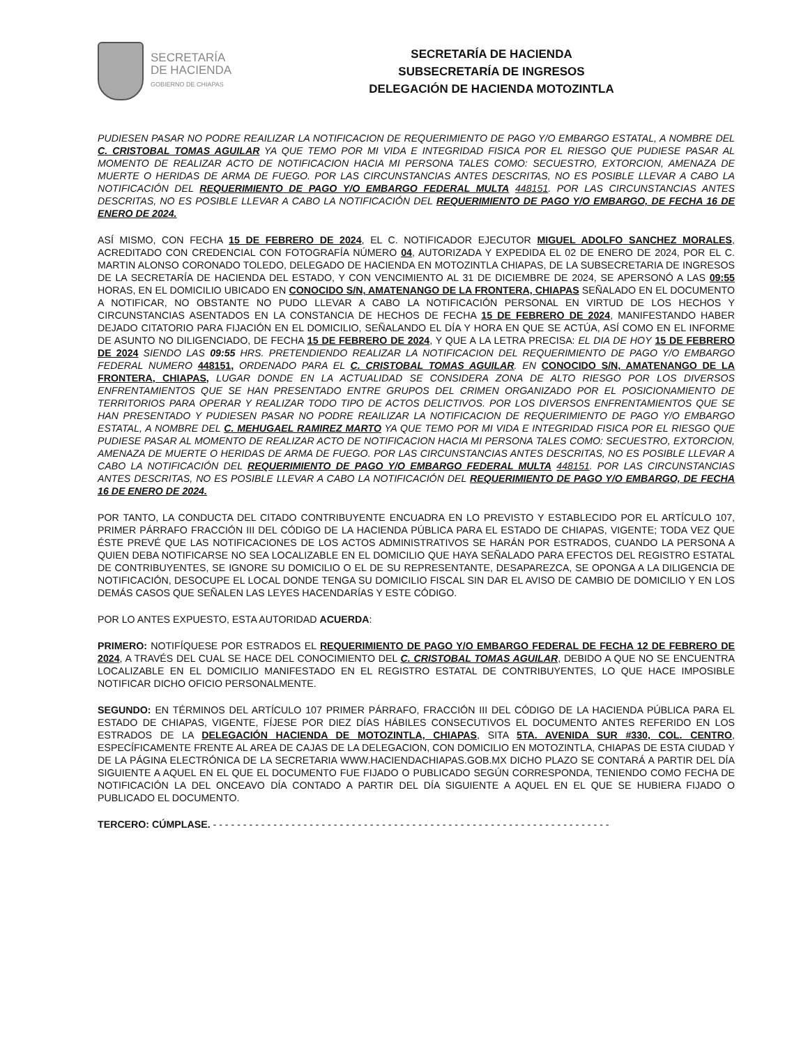SECRETARÍA
DE HACIENDA
GOBIERNO DE CHIAPAS
SECRETARÍA DE HACIENDA
SUBSECRETARÍA DE INGRESOS
DELEGACIÓN DE HACIENDA MOTOZINTLA
PUDIESEN PASAR NO PODRE REAILIZAR LA NOTIFICACION DE REQUERIMIENTO DE PAGO Y/O EMBARGO ESTATAL, A NOMBRE DEL C. CRISTOBAL TOMAS AGUILAR YA QUE TEMO POR MI VIDA E INTEGRIDAD FISICA POR EL RIESGO QUE PUDIESE PASAR AL MOMENTO DE REALIZAR ACTO DE NOTIFICACION HACIA MI PERSONA TALES COMO: SECUESTRO, EXTORCION, AMENAZA DE MUERTE O HERIDAS DE ARMA DE FUEGO. POR LAS CIRCUNSTANCIAS ANTES DESCRITAS, NO ES POSIBLE LLEVAR A CABO LA NOTIFICACIÓN DEL REQUERIMIENTO DE PAGO Y/O EMBARGO FEDERAL MULTA 448151. POR LAS CIRCUNSTANCIAS ANTES DESCRITAS, NO ES POSIBLE LLEVAR A CABO LA NOTIFICACIÓN DEL REQUERIMIENTO DE PAGO Y/O EMBARGO, DE FECHA 16 DE ENERO DE 2024.
ASÍ MISMO, CON FECHA 15 DE FEBRERO DE 2024, EL C. NOTIFICADOR EJECUTOR MIGUEL ADOLFO SANCHEZ MORALES, ACREDITADO CON CREDENCIAL CON FOTOGRAFÍA NÚMERO 04, AUTORIZADA Y EXPEDIDA EL 02 DE ENERO DE 2024, POR EL C. MARTIN ALONSO CORONADO TOLEDO, DELEGADO DE HACIENDA EN MOTOZINTLA CHIAPAS, DE LA SUBSECRETARIA DE INGRESOS DE LA SECRETARÍA DE HACIENDA DEL ESTADO, Y CON VENCIMIENTO AL 31 DE DICIEMBRE DE 2024, SE APERSONÓ A LAS 09:55 HORAS, EN EL DOMICILIO UBICADO EN CONOCIDO S/N, AMATENANGO DE LA FRONTERA, CHIAPAS SEÑALADO EN EL DOCUMENTO A NOTIFICAR, NO OBSTANTE NO PUDO LLEVAR A CABO LA NOTIFICACIÓN PERSONAL EN VIRTUD DE LOS HECHOS Y CIRCUNSTANCIAS ASENTADOS EN LA CONSTANCIA DE HECHOS DE FECHA 15 DE FEBRERO DE 2024, MANIFESTANDO HABER DEJADO CITATORIO PARA FIJACIÓN EN EL DOMICILIO, SEÑALANDO EL DÍA Y HORA EN QUE SE ACTÚA, ASÍ COMO EN EL INFORME DE ASUNTO NO DILIGENCIADO, DE FECHA 15 DE FEBRERO DE 2024, Y QUE A LA LETRA PRECISA: EL DIA DE HOY 15 DE FEBRERO DE 2024 SIENDO LAS 09:55 HRS. PRETENDIENDO REALIZAR LA NOTIFICACION DEL REQUERIMIENTO DE PAGO Y/O EMBARGO FEDERAL NUMERO 448151, ORDENADO PARA EL C. CRISTOBAL TOMAS AGUILAR. EN CONOCIDO S/N, AMATENANGO DE LA FRONTERA, CHIAPAS, LUGAR DONDE EN LA ACTUALIDAD SE CONSIDERA ZONA DE ALTO RIESGO POR LOS DIVERSOS ENFRENTAMIENTOS QUE SE HAN PRESENTADO ENTRE GRUPOS DEL CRIMEN ORGANIZADO POR EL POSICIONAMIENTO DE TERRITORIOS PARA OPERAR Y REALIZAR TODO TIPO DE ACTOS DELICTIVOS. POR LOS DIVERSOS ENFRENTAMIENTOS QUE SE HAN PRESENTADO Y PUDIESEN PASAR NO PODRE REAILIZAR LA NOTIFICACION DE REQUERIMIENTO DE PAGO Y/O EMBARGO ESTATAL, A NOMBRE DEL C. MEHUGAEL RAMIREZ MARTO YA QUE TEMO POR MI VIDA E INTEGRIDAD FISICA POR EL RIESGO QUE PUDIESE PASAR AL MOMENTO DE REALIZAR ACTO DE NOTIFICACION HACIA MI PERSONA TALES COMO: SECUESTRO, EXTORCION, AMENAZA DE MUERTE O HERIDAS DE ARMA DE FUEGO. POR LAS CIRCUNSTANCIAS ANTES DESCRITAS, NO ES POSIBLE LLEVAR A CABO LA NOTIFICACIÓN DEL REQUERIMIENTO DE PAGO Y/O EMBARGO FEDERAL MULTA 448151. POR LAS CIRCUNSTANCIAS ANTES DESCRITAS, NO ES POSIBLE LLEVAR A CABO LA NOTIFICACIÓN DEL REQUERIMIENTO DE PAGO Y/O EMBARGO, DE FECHA 16 DE ENERO DE 2024.
POR TANTO, LA CONDUCTA DEL CITADO CONTRIBUYENTE ENCUADRA EN LO PREVISTO Y ESTABLECIDO POR EL ARTÍCULO 107, PRIMER PÁRRAFO FRACCIÓN III DEL CÓDIGO DE LA HACIENDA PÚBLICA PARA EL ESTADO DE CHIAPAS, VIGENTE; TODA VEZ QUE ÉSTE PREVÉ QUE LAS NOTIFICACIONES DE LOS ACTOS ADMINISTRATIVOS SE HARÁN POR ESTRADOS, CUANDO LA PERSONA A QUIEN DEBA NOTIFICARSE NO SEA LOCALIZABLE EN EL DOMICILIO QUE HAYA SEÑALADO PARA EFECTOS DEL REGISTRO ESTATAL DE CONTRIBUYENTES, SE IGNORE SU DOMICILIO O EL DE SU REPRESENTANTE, DESAPAREZCA, SE OPONGA A LA DILIGENCIA DE NOTIFICACIÓN, DESOCUPE EL LOCAL DONDE TENGA SU DOMICILIO FISCAL SIN DAR EL AVISO DE CAMBIO DE DOMICILIO Y EN LOS DEMÁS CASOS QUE SEÑALEN LAS LEYES HACENDARÍAS Y ESTE CÓDIGO.
POR LO ANTES EXPUESTO, ESTA AUTORIDAD ACUERDA:
PRIMERO: NOTIFÍQUESE POR ESTRADOS EL REQUERIMIENTO DE PAGO Y/O EMBARGO FEDERAL DE FECHA 12 DE FEBRERO DE 2024, A TRAVÉS DEL CUAL SE HACE DEL CONOCIMIENTO DEL C. CRISTOBAL TOMAS AGUILAR, DEBIDO A QUE NO SE ENCUENTRA LOCALIZABLE EN EL DOMICILIO MANIFESTADO EN EL REGISTRO ESTATAL DE CONTRIBUYENTES, LO QUE HACE IMPOSIBLE NOTIFICAR DICHO OFICIO PERSONALMENTE.
SEGUNDO: EN TÉRMINOS DEL ARTÍCULO 107 PRIMER PÁRRAFO, FRACCIÓN III DEL CÓDIGO DE LA HACIENDA PÚBLICA PARA EL ESTADO DE CHIAPAS, VIGENTE, FÍJESE POR DIEZ DÍAS HÁBILES CONSECUTIVOS EL DOCUMENTO ANTES REFERIDO EN LOS ESTRADOS DE LA DELEGACIÓN HACIENDA DE MOTOZINTLA, CHIAPAS, SITA 5TA. AVENIDA SUR #330, COL. CENTRO, ESPECÍFICAMENTE FRENTE AL AREA DE CAJAS DE LA DELEGACION, CON DOMICILIO EN MOTOZINTLA, CHIAPAS DE ESTA CIUDAD Y DE LA PÁGINA ELECTRÓNICA DE LA SECRETARIA WWW.HACIENDACHIAPAS.GOB.MX DICHO PLAZO SE CONTARÁ A PARTIR DEL DÍA SIGUIENTE A AQUEL EN EL QUE EL DOCUMENTO FUE FIJADO O PUBLICADO SEGÚN CORRESPONDA, TENIENDO COMO FECHA DE NOTIFICACIÓN LA DEL ONCEAVO DÍA CONTADO A PARTIR DEL DÍA SIGUIENTE A AQUEL EN EL QUE SE HUBIERA FIJADO O PUBLICADO EL DOCUMENTO.
TERCERO: CÚMPLASE. - - - - - - - - - - - - - - - - - - - - - - - - - - - - - - - - - - - - - - - - - - - - - - - - - - - - - - - - - - - - - - - - - -